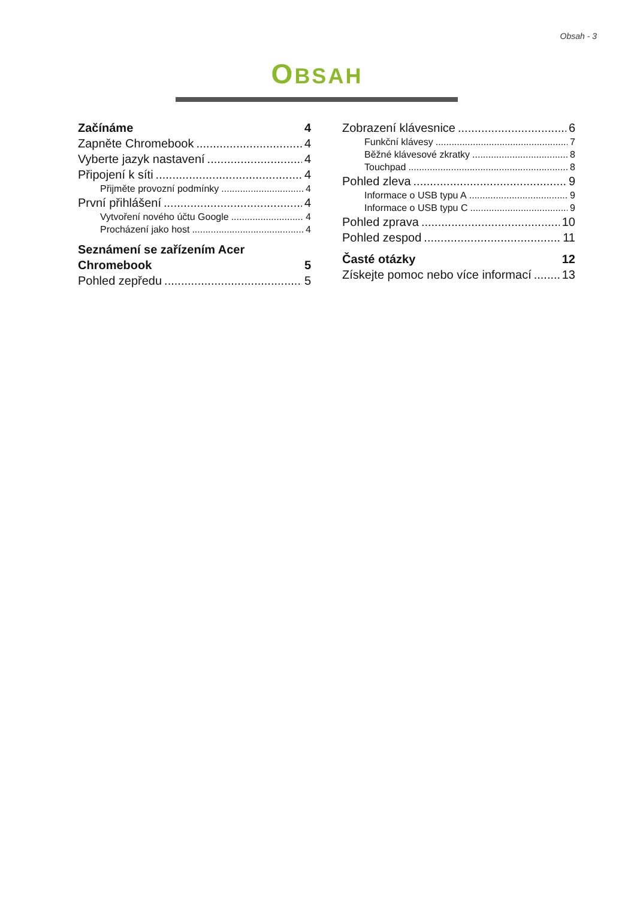Obsah - 3
OBSAH
Začínáme 4
Zapněte Chromebook 4
Vyberte jazyk nastavení 4
Připojení k síti 4
Přijměte provozní podmínky 4
První přihlášení 4
Vytvoření nového účtu Google 4
Procházení jako host 4
Seznámení se zařízením Acer
Chromebook 5
Pohled zepředu 5
Zobrazení klávesnice 6
Funkční klávesy 7
Běžné klávesové zkratky 8
Touchpad 8
Pohled zleva 9
Informace o USB typu A 9
Informace o USB typu C 9
Pohled zprava 10
Pohled zespod 11
Časté otázky 12
Získejte pomoc nebo více informací 13